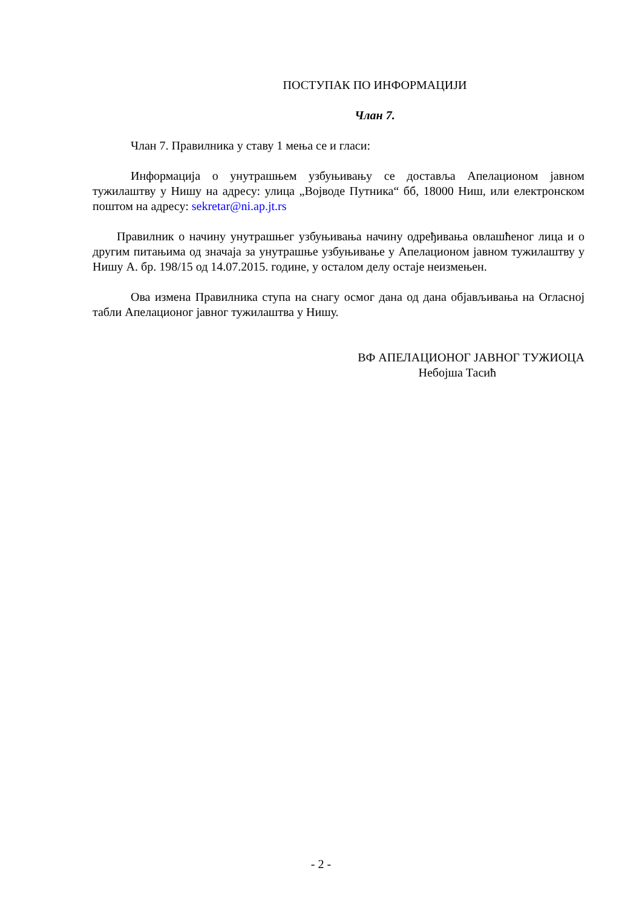ПОСТУПАК ПО ИНФОРМАЦИЈИ
Члан 7.
Члан 7. Правилника у ставу 1 мења се и гласи:
Информација о унутрашњем узбуњивању се доставља Апелационом јавном тужилаштву у Нишу на адресу: улица „Војводе Путника“ бб, 18000 Ниш, или електронском поштом на адресу: sekretar@ni.ap.jt.rs
Правилник о начину унутрашњег узбуњивања начину одређивања овлашћеног лица и о другим питањима од значаја за унутрашње узбуњивање у Апелационом јавном тужилаштву у Нишу А. бр. 198/15 од 14.07.2015. године, у осталом делу остаје неизмењен.
Ова измена Правилника ступа на снагу осмог дана од дана објављивања на Огласној табли Апелационог јавног тужилаштва у Нишу.
ВФ АПЕЛАЦИОНОГ ЈАВНОГ ТУЖИОЦА
Небојша Тасић
- 2 -